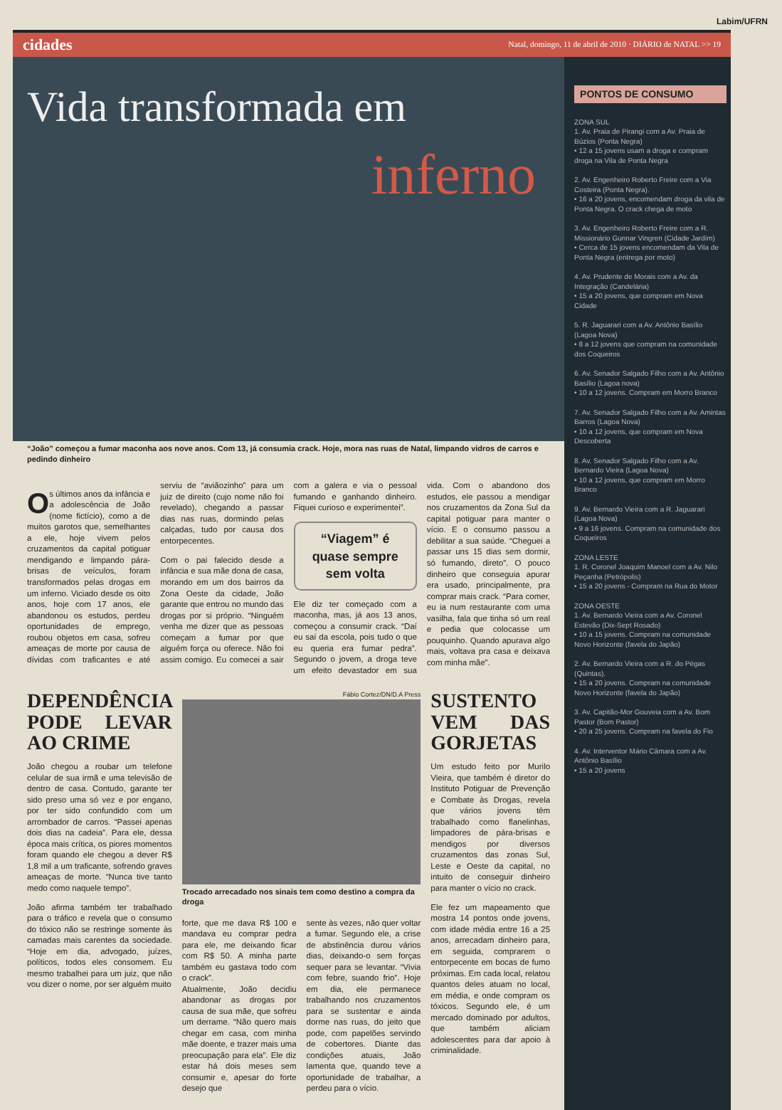Labim/UFRN
cidades Natal, domingo, 11 de abril de 2010 · DIÁRIO de NATAL >> 19
Vida transformada em
inferno
“João” começou a fumar maconha aos nove anos. Com 13, já consumia crack. Hoje, mora nas ruas de Natal, limpando vidros de carros e pedindo dinheiro
Os últimos anos da infância e a adolescência de João (nome fictício), como a de muitos garotos que, semelhantes a ele, hoje vivem pelos cruzamentos da capital potiguar mendigando e limpando pára-brisas de veículos, foram transformados pelas drogas em um inferno. Viciado desde os oito anos, hoje com 17 anos, ele abandonou os estudos, perdeu oportunidades de emprego, roubou objetos em casa, sofreu ameaças de morte por causa de dívidas com traficantes e até serviu de “aviãozinho” para um juiz de direito (cujo nome não foi revelado), chegando a passar dias nas ruas, dormindo pelas calçadas, tudo por causa dos entorpecentes.
Com o pai falecido desde a infância e sua mãe dona de casa, morando em um dos bairros da Zona Oeste da cidade, João garante que entrou no mundo das drogas por si próprio. “Ninguém venha me dizer que as pessoas começam a fumar por que alguém força ou oferece. Não foi assim comigo. Eu comecei a sair com a galera e via o pessoal fumando e ganhando dinheiro. Fiquei curioso e experimentei”.
“Viagem” é quase sempre sem volta
Ele diz ter começado com a maconha, mas, já aos 13 anos, começou a consumir crack. “Daí eu saí da escola, pois tudo o que eu queria era fumar pedra”. Segundo o jovem, a droga teve um efeito devastador em sua vida. Com o abandono dos estudos, ele passou a mendigar nos cruzamentos da Zona Sul da capital potiguar para manter o vício. E o consumo passou a debilitar a sua saúde. “Cheguei a passar uns 15 dias sem dormir, só fumando, direto”. O pouco dinheiro que conseguia apurar era usado, principalmente, pra comprar mais crack. “Para comer, eu ia num restaurante com uma vasilha, fala que tinha só um real e pedia que colocasse um pouquinho. Quando apurava algo mais, voltava pra casa e deixava com minha mãe”.
DEPENDÊNCIA PODE LEVAR AO CRIME
João chegou a roubar um telefone celular de sua irmã e uma televisão de dentro de casa. Contudo, garante ter sido preso uma só vez e por engano, por ter sido confundido com um arrombador de carros. “Passei apenas dois dias na cadeia”. Para ele, dessa época mais crítica, os piores momentos foram quando ele chegou a dever R$ 1,8 mil a um traficante, sofrendo graves ameaças de morte. “Nunca tive tanto medo como naquele tempo”.
João afirma também ter trabalhado para o tráfico e revela que o consumo do tóxico não se restringe somente às camadas mais carentes da sociedade. “Hoje em dia, advogado, juízes, políticos, todos eles consomem. Eu mesmo trabalhei para um juiz, que não vou dizer o nome, por ser alguém muito
Fábio Cortez/DN/D.A Press
Trocado arrecadado nos sinais tem como destino a compra da droga
forte, que me dava R$ 100 e mandava eu comprar pedra para ele, me deixando ficar com R$ 50. A minha parte também eu gastava todo com o crack”.
Atualmente, João decidiu abandonar as drogas por causa de sua mãe, que sofreu um derrame. “Não quero mais chegar em casa, com minha mãe doente, e trazer mais uma preocupação para ela”. Ele diz estar há dois meses sem consumir e, apesar do forte desejo que
sente às vezes, não quer voltar a fumar. Segundo ele, a crise de abstinência durou vários dias, deixando-o sem forças sequer para se levantar. “Vivia com febre, suando frio”. Hoje em dia, ele permanece trabalhando nos cruzamentos para se sustentar e ainda dorme nas ruas, do jeito que pode, com papelões servindo de cobertores. Diante das condições atuais, João lamenta que, quando teve a oportunidade de trabalhar, a perdeu para o vício.
SUSTENTO VEM DAS GORJETAS
Um estudo feito por Murilo Vieira, que também é diretor do Instituto Potiguar de Prevenção e Combate às Drogas, revela que vários jovens têm trabalhado como flanelinhas, limpadores de pára-brisas e mendigos por diversos cruzamentos das zonas Sul, Leste e Oeste da capital, no intuito de conseguir dinheiro para manter o vício no crack.
Ele fez um mapeamento que mostra 14 pontos onde jovens, com idade média entre 16 a 25 anos, arrecadam dinheiro para, em seguida, comprarem o entorpecente em bocas de fumo próximas. Em cada local, relatou quantos deles atuam no local, em média, e onde compram os tóxicos. Segundo ele, é um mercado dominado por adultos, que também aliciam adolescentes para dar apoio à criminalidade.
PONTOS DE CONSUMO
ZONA SUL
1. Av. Praia de Pirangi com a Av. Praia de Búzios (Ponta Negra)
• 12 a 15 jovens usam a droga e compram droga na Vila de Ponta Negra
2. Av. Engenheiro Roberto Freire com a Via Costeira (Ponta Negra).
• 16 a 20 jovens, encomendam droga da vila de Ponta Negra. O crack chega de moto
3. Av. Engenheiro Roberto Freire com a R. Missionário Gunnar Vingren (Cidade Jardim)
• Cerca de 15 jovens encomendam da Vila de Ponta Negra (entrega por moto)
4. Av. Prudente de Morais com a Av. da Integração (Candelária)
• 15 a 20 jovens, que compram em Nova Cidade
5. R. Jaguarari com a Av. Antônio Basílio (Lagoa Nova)
• 8 a 12 jovens que compram na comunidade dos Coqueiros
6. Av. Senador Salgado Filho com a Av. Antônio Basílio (Lagoa nova)
• 10 a 12 jovens. Compram em Morro Branco
7. Av. Senador Salgado Filho com a Av. Amintas Barros (Lagoa Nova)
• 10 a 12 jovens, que compram em Nova Descoberta
8. Av. Senador Salgado Filho com a Av. Bernardo Vieira (Lagoa Nova)
• 10 a 12 jovens, que compram em Morro Branco
9. Av. Bernardo Vieira com a R. Jaguarari (Lagoa Nova)
• 9 a 16 jovens. Compram na comunidade dos Coqueiros
ZONA LESTE
1. R. Coronel Joaquim Manoel com a Av. Nilo Peçanha (Petrópolis)
• 15 a 20 jovens - Compram na Rua do Motor
ZONA OESTE
1. Av. Bernardo Vieira com a Av. Coronel Estevão (Dix-Sept Rosado)
• 10 a 15 jovens. Compram na comunidade Novo Horizonte (favela do Japão)
2. Av. Bernardo Vieira com a R. do Pégas (Quintas).
• 15 a 20 jovens. Compram na comunidade Novo Horizonte (favela do Japão)
3. Av. Capitão-Mor Gouveia com a Av. Bom Pastor (Bom Pastor)
• 20 a 25 jovens. Compram na favela do Fio
4. Av. Interventor Mário Câmara com a Av. Antônio Basílio
• 15 a 20 jovens